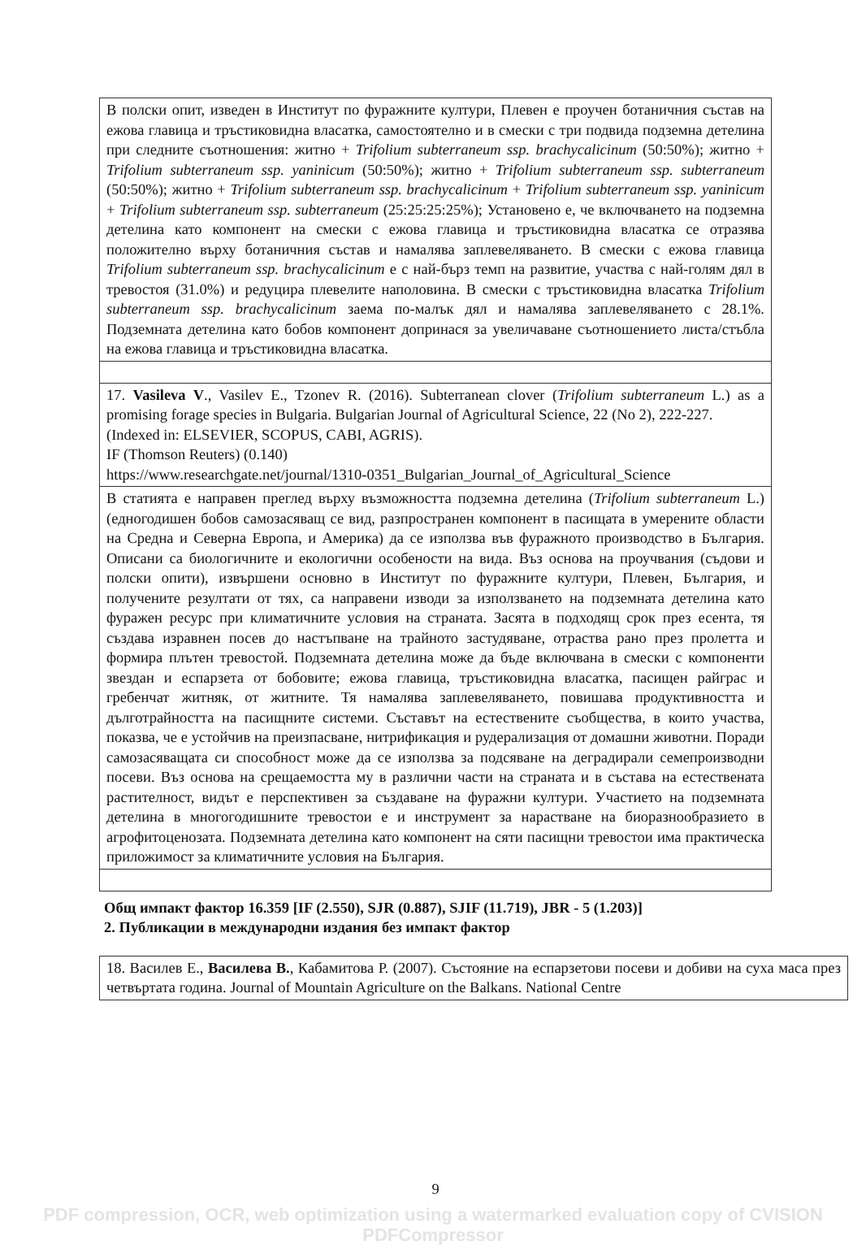| В полски опит, изведен в Институт по фуражните култури, Плевен е проучен ботаничния състав на ежова главица и тръстиковидна власатка, самостоятелно и в смески с три подвида подземна детелина при следните съотношения: житно + Trifolium subterraneum ssp. brachycalicinum (50:50%); житно + Trifolium subterraneum ssp. yaninicum (50:50%); житно + Trifolium subterraneum ssp. subterraneum (50:50%); житно + Trifolium subterraneum ssp. brachycalicinum + Trifolium subterraneum ssp. yaninicum + Trifolium subterraneum ssp. subterraneum (25:25:25:25%); Установено е, че включването на подземна детелина като компонент на смески с ежова главица и тръстиковидна власатка се отразява положително върху ботаничния състав и намалява заплевеляването. В смески с ежова главица Trifolium subterraneum ssp. brachycalicinum е с най-бърз темп на развитие, участва с най-голям дял в тревостоя (31.0%) и редуцира плевелите наполовина. В смески с тръстиковидна власатка Trifolium subterraneum ssp. brachycalicinum заема по-малък дял и намалява заплевеляването с 28.1%. Подземната детелина като бобов компонент допринася за увеличаване съотношението листа/стъбла на ежова главица и тръстиковидна власатка. |
| 17. Vasileva V ., Vasilev E., Tzonev R. (2016). Subterranean clover ( Trifolium subterraneum L.) as a promising forage species in Bulgaria. Bulgarian Journal of Agricultural Science, 22 (No 2), 222-227. (Indexed in: ELSEVIER, SCOPUS, CABI, AGRIS). IF (Thomson Reuters) (0.140) https://www.researchgate.net/journal/1310-0351_Bulgarian_Journal_of_Agricultural_Science |
| В статията е направен преглед върху възможността подземна детелина ( Trifolium subterraneum L.) (едногодишен бобов самозасяващ се вид, разпространен компонент в пасищата в умерените области на Средна и Северна Европа, и Америка) да се използва във фуражното производство в България. Описани са биологичните и екологични особености на вида. Въз основа на проучвания (съдови и полски опити), извършени основно в Институт по фуражните култури, Плевен, България, и получените резултати от тях, са направени изводи за използването на подземната детелина като фуражен ресурс при климатичните условия на страната. Засята в подходящ срок през есента, тя създава изравнен посев до настъпване на трайното застудяване, отраства рано през пролетта и формира плътен тревостой. Подземната детелина може да бъде включвана в смески с компоненти звездан и еспарзета от бобовите; ежова главица, тръстиковидна власатка, пасищен райграс и гребенчат житняк, от житните. Тя намалява заплевеляването, повишава продуктивността и дълготрайността на пасищните системи. Съставът на естествените съобщества, в които участва, показва, че е устойчив на преизпасване, нитрификация и рудерализация от домашни животни. Поради самозасяващата си способност може да се използва за подсяване на деградирали семепроизводни посеви. Въз основа на срещаемостта му в различни части на страната и в състава на естествената растителност, видът е перспективен за създаване на фуражни култури. Участието на подземната детелина в многогодишните тревостои е и инструмент за нарастване на биоразнообразието в агрофитоценозата. Подземната детелина като компонент на сяти пасищни тревостои има практическа приложимост за климатичните условия на България. |
Общ импакт фактор 16.359 [IF (2.550), SJR (0.887), SJIF (11.719), JBR - 5 (1.203)]
2. Публикации в международни издания без импакт фактор
| 18. Василев Е., Василева В. , Кабамитова Р. (2007). Състояние на еспарзетови посеви и добиви на суха маса през четвъртата година. Journal of Mountain Agriculture on the Balkans. National Centre |
9
PDF compression, OCR, web optimization using a watermarked evaluation copy of CVISION PDFCompressor